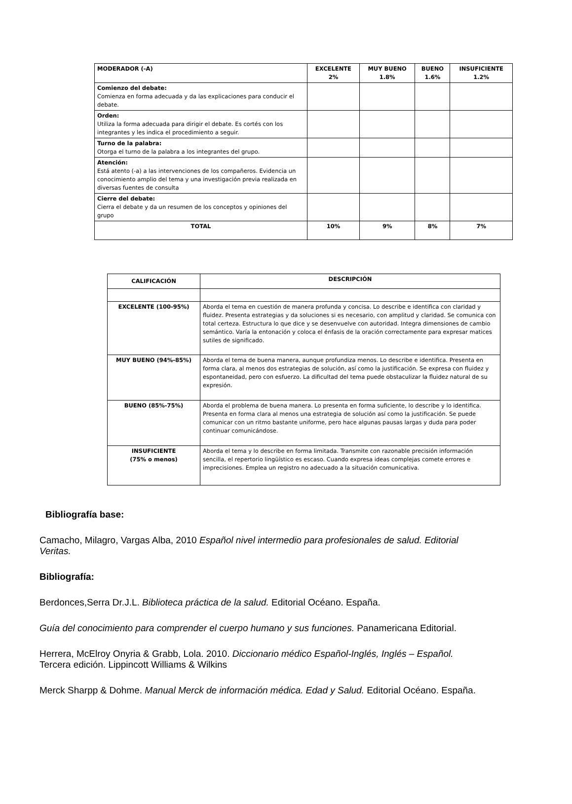| MODERADOR (-A) | EXCELENTE 2% | MUY BUENO 1.8% | BUENO 1.6% | INSUFICIENTE 1.2% |
| --- | --- | --- | --- | --- |
| Comienzo del debate: Comienza en forma adecuada y da las explicaciones para conducir el debate. | | | | |
| Orden: Utiliza la forma adecuada para dirigir el debate. Es cortés con los integrantes y les indica el procedimiento a seguir. | | | | |
| Turno de la palabra: Otorga el turno de la palabra a los integrantes del grupo. | | | | |
| Atención: Está atento (-a) a las intervenciones de los compañeros. Evidencia un conocimiento amplio del tema y una investigación previa realizada en diversas fuentes de consulta | | | | |
| Cierre del debate: Cierra el debate y da un resumen de los conceptos y opiniones del grupo | | | | |
| TOTAL | 10% | 9% | 8% | 7% |
| CALIFICACIÓN | DESCRIPCIÓN |
| --- | --- |
| EXCELENTE (100-95%) | Aborda el tema en cuestión de manera profunda y concisa. Lo describe e identifica con claridad y fluidez. Presenta estrategias y da soluciones si es necesario, con amplitud y claridad. Se comunica con total certeza. Estructura lo que dice y se desenvuelve con autoridad. Integra dimensiones de cambio semántico. Varía la entonación y coloca el énfasis de la oración correctamente para expresar matices sutiles de significado. |
| MUY BUENO (94%-85%) | Aborda el tema de buena manera, aunque profundiza menos. Lo describe e identifica. Presenta en forma clara, al menos dos estrategias de solución, así como la justificación. Se expresa con fluidez y espontaneidad, pero con esfuerzo. La dificultad del tema puede obstaculizar la fluidez natural de su expresión. |
| BUENO (85%-75%) | Aborda el problema de buena manera. Lo presenta en forma suficiente, lo describe y lo identifica. Presenta en forma clara al menos una estrategia de solución así como la justificación. Se puede comunicar con un ritmo bastante uniforme, pero hace algunas pausas largas y duda para poder continuar comunicándose. |
| INSUFICIENTE (75% o menos) | Aborda el tema y lo describe en forma limitada. Transmite con razonable precisión información sencilla, el repertorio lingüístico es escaso. Cuando expresa ideas complejas comete errores e imprecisiones. Emplea un registro no adecuado a la situación comunicativa. |
Bibliografía base:
Camacho, Milagro, Vargas Alba, 2010 Español nivel intermedio para profesionales de salud. Editorial Veritas.
Bibliografía:
Berdonces,Serra Dr.J.L. Biblioteca práctica de la salud. Editorial Océano. España.
Guía del conocimiento para comprender el cuerpo humano y sus funciones. Panamericana Editorial.
Herrera, McElroy Onyria & Grabb, Lola. 2010. Diccionario médico Español-Inglés, Inglés – Español. Tercera edición. Lippincott Williams & Wilkins
Merck Sharpp & Dohme. Manual Merck de información médica. Edad y Salud. Editorial Océano. España.